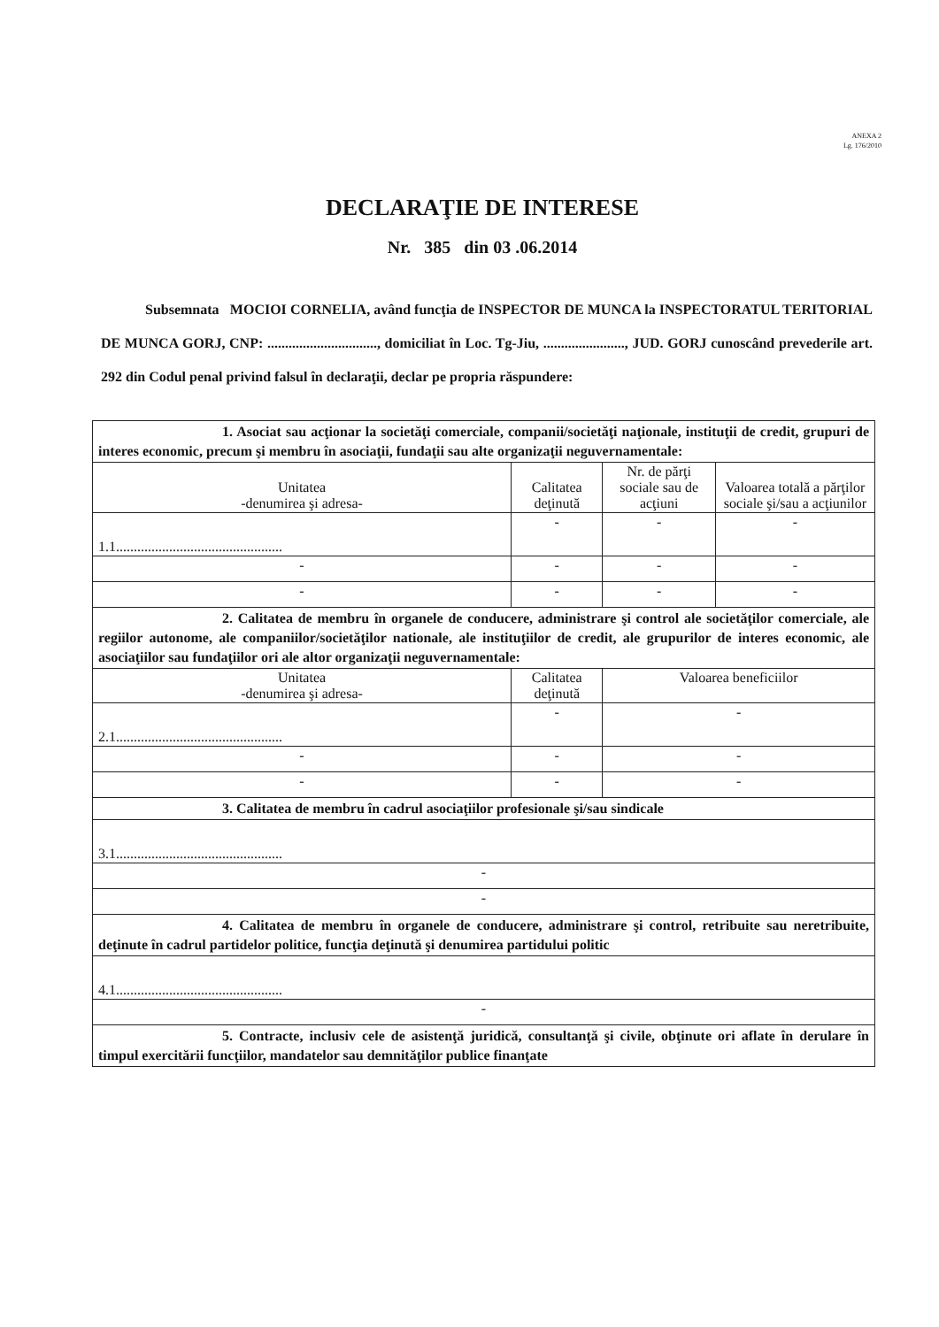ANEXA 2
Lg. 176/2010
DECLARAŢIE DE INTERESE
Nr. 385 din 03 .06.2014
Subsemnata MOCIOI CORNELIA, având funcţia de INSPECTOR DE MUNCA la INSPECTORATUL TERITORIAL DE MUNCA GORJ, CNP: ..............................., domiciliat în Loc. Tg-Jiu, ......................., JUD. GORJ cunoscând prevederile art. 292 din Codul penal privind falsul în declaraţii, declar pe propria răspundere:
| 1. Asociat sau acţionar la societăţi comerciale, companii/societăţi naţionale, instituţii de credit, grupuri de interes economic, precum şi membru în asociaţii, fundaţii sau alte organizaţii neguvernamentale: | | | |
| Unitatea -denumirea şi adresa- | Calitatea deţinută | Nr. de părţi sociale sau de acţiuni | Valoarea totală a părţilor sociale şi/sau a acţiunilor |
| 1.1............................................... | - | - | - |
| - | - | - | - |
| - | - | - | - |
| 2. Calitatea de membru în organele de conducere, administrare şi control ale societăţilor comerciale, ale regiilor autonome, ale companiilor/societăţilor nationale, ale instituţiilor de credit, ale grupurilor de interes economic, ale asociaţiilor sau fundaţiilor ori ale altor organizaţii neguvernamentale: | | | |
| Unitatea -denumirea şi adresa- | Calitatea deţinută | Valoarea beneficiilor | |
| 2.1............................................... | - | - | |
| - | - | - | |
| - | - | - | |
| 3. Calitatea de membru în cadrul asociaţiilor profesionale şi/sau sindicale | | | |
| 3.1............................................... | | | |
| - | | | |
| - | | | |
| 4. Calitatea de membru în organele de conducere, administrare şi control, retribuite sau neretribuite, deţinute în cadrul partidelor politice, funcţia deţinută şi denumirea partidului politic | | | |
| 4.1............................................... | | | |
| - | | | |
| 5. Contracte, inclusiv cele de asistenţă juridică, consultanţă şi civile, obţinute ori aflate în derulare în timpul exercitării funcţiilor, mandatelor sau demnităţilor publice finanţate | | | |